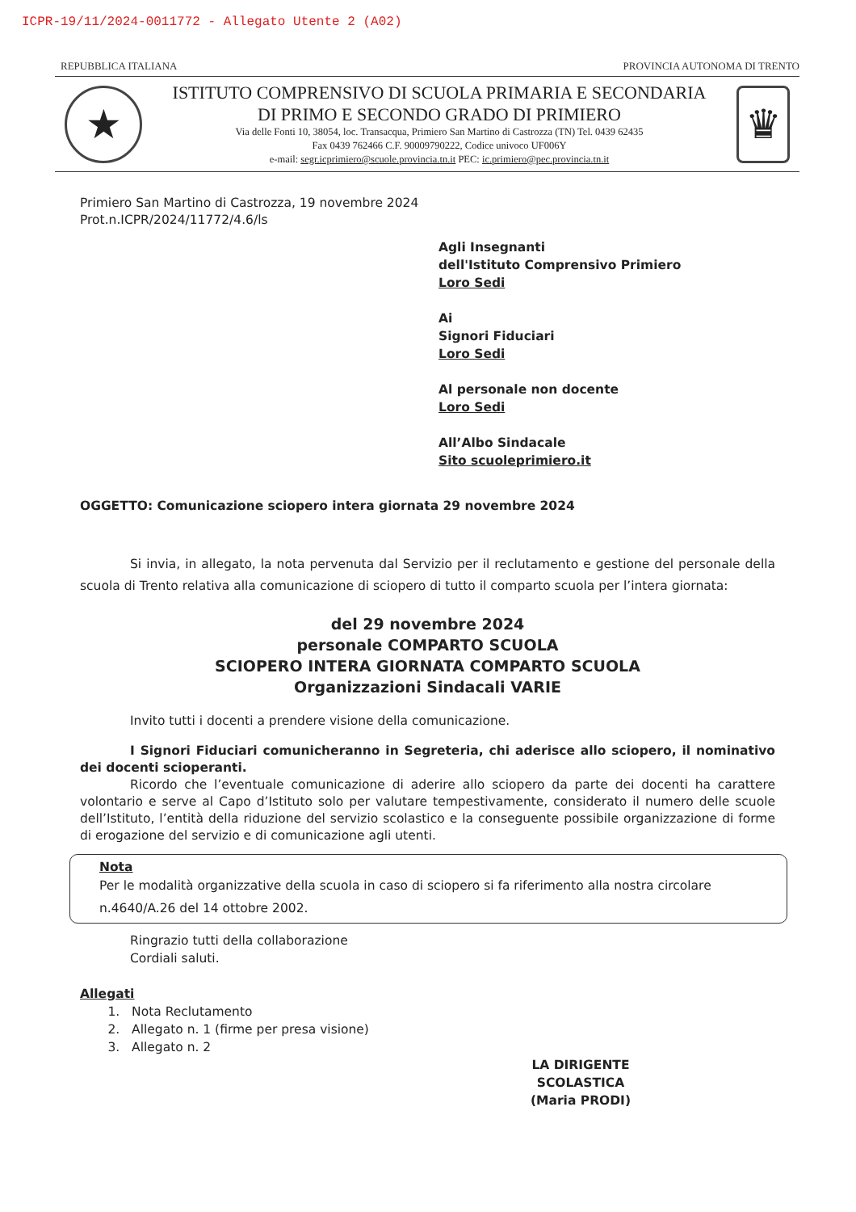ICPR-19/11/2024-0011772 - Allegato Utente 2 (A02)
REPUBBLICA ITALIANA PROVINCIA AUTONOMA DI TRENTO
★
ISTITUTO COMPRENSIVO DI SCUOLA PRIMARIA E SECONDARIA
DI PRIMO E SECONDO GRADO DI PRIMIERO
Via delle Fonti 10, 38054, loc. Transacqua, Primiero San Martino di Castrozza (TN) Tel. 0439 62435
Fax 0439 762466 C.F. 90009790222, Codice univoco UF006Y
e-mail: segr.icprimiero@scuole.provincia.tn.it PEC: ic.primiero@pec.provincia.tn.it
♛
Primiero San Martino di Castrozza, 19 novembre 2024
Prot.n.ICPR/2024/11772/4.6/ls
Agli Insegnanti
dell'Istituto Comprensivo Primiero
Loro Sedi
Ai
Signori Fiduciari
Loro Sedi
Al personale non docente
Loro Sedi
All’Albo Sindacale
Sito scuoleprimiero.it
OGGETTO: Comunicazione sciopero intera giornata 29 novembre 2024
Si invia, in allegato, la nota pervenuta dal Servizio per il reclutamento e gestione del personale della scuola di Trento relativa alla comunicazione di sciopero di tutto il comparto scuola per l’intera giornata:
del 29 novembre 2024
personale COMPARTO SCUOLA
SCIOPERO INTERA GIORNATA COMPARTO SCUOLA
Organizzazioni Sindacali VARIE
Invito tutti i docenti a prendere visione della comunicazione.
I Signori Fiduciari comunicheranno in Segreteria, chi aderisce allo sciopero, il nominativo dei docenti scioperanti.
Ricordo che l’eventuale comunicazione di aderire allo sciopero da parte dei docenti ha carattere volontario e serve al Capo d’Istituto solo per valutare tempestivamente, considerato il numero delle scuole dell’Istituto, l’entità della riduzione del servizio scolastico e la conseguente possibile organizzazione di forme di erogazione del servizio e di comunicazione agli utenti.
Nota
Per le modalità organizzative della scuola in caso di sciopero si fa riferimento alla nostra circolare n.4640/A.26 del 14 ottobre 2002.
Ringrazio tutti della collaborazione
Cordiali saluti.
Allegati
1. Nota Reclutamento
2. Allegato n. 1 (firme per presa visione)
3. Allegato n. 2
LA DIRIGENTE SCOLASTICA
(Maria PRODI)